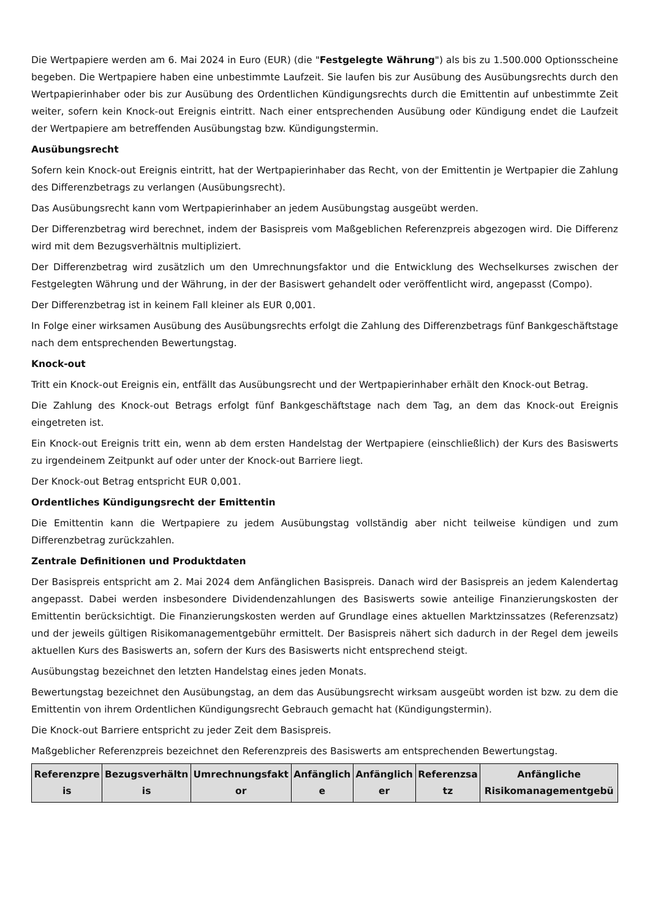Die Wertpapiere werden am 6. Mai 2024 in Euro (EUR) (die "Festgelegte Währung") als bis zu 1.500.000 Optionsscheine begeben. Die Wertpapiere haben eine unbestimmte Laufzeit. Sie laufen bis zur Ausübung des Ausübungsrechts durch den Wertpapierinhaber oder bis zur Ausübung des Ordentlichen Kündigungsrechts durch die Emittentin auf unbestimmte Zeit weiter, sofern kein Knock-out Ereignis eintritt. Nach einer entsprechenden Ausübung oder Kündigung endet die Laufzeit der Wertpapiere am betreffenden Ausübungstag bzw. Kündigungstermin.
Ausübungsrecht
Sofern kein Knock-out Ereignis eintritt, hat der Wertpapierinhaber das Recht, von der Emittentin je Wertpapier die Zahlung des Differenzbetrags zu verlangen (Ausübungsrecht).
Das Ausübungsrecht kann vom Wertpapierinhaber an jedem Ausübungstag ausgeübt werden.
Der Differenzbetrag wird berechnet, indem der Basispreis vom Maßgeblichen Referenzpreis abgezogen wird. Die Differenz wird mit dem Bezugsverhältnis multipliziert.
Der Differenzbetrag wird zusätzlich um den Umrechnungsfaktor und die Entwicklung des Wechselkurses zwischen der Festgelegten Währung und der Währung, in der der Basiswert gehandelt oder veröffentlicht wird, angepasst (Compo).
Der Differenzbetrag ist in keinem Fall kleiner als EUR 0,001.
In Folge einer wirksamen Ausübung des Ausübungsrechts erfolgt die Zahlung des Differenzbetrags fünf Bankgeschäftstage nach dem entsprechenden Bewertungstag.
Knock-out
Tritt ein Knock-out Ereignis ein, entfällt das Ausübungsrecht und der Wertpapierinhaber erhält den Knock-out Betrag.
Die Zahlung des Knock-out Betrags erfolgt fünf Bankgeschäftstage nach dem Tag, an dem das Knock-out Ereignis eingetreten ist.
Ein Knock-out Ereignis tritt ein, wenn ab dem ersten Handelstag der Wertpapiere (einschließlich) der Kurs des Basiswerts zu irgendeinem Zeitpunkt auf oder unter der Knock-out Barriere liegt.
Der Knock-out Betrag entspricht EUR 0,001.
Ordentliches Kündigungsrecht der Emittentin
Die Emittentin kann die Wertpapiere zu jedem Ausübungstag vollständig aber nicht teilweise kündigen und zum Differenzbetrag zurückzahlen.
Zentrale Definitionen und Produktdaten
Der Basispreis entspricht am 2. Mai 2024 dem Anfänglichen Basispreis. Danach wird der Basispreis an jedem Kalendertag angepasst. Dabei werden insbesondere Dividendenzahlungen des Basiswerts sowie anteilige Finanzierungskosten der Emittentin berücksichtigt. Die Finanzierungskosten werden auf Grundlage eines aktuellen Marktzinssatzes (Referenzsatz) und der jeweils gültigen Risikomanagementgebühr ermittelt. Der Basispreis nähert sich dadurch in der Regel dem jeweils aktuellen Kurs des Basiswerts an, sofern der Kurs des Basiswerts nicht entsprechend steigt.
Ausübungstag bezeichnet den letzten Handelstag eines jeden Monats.
Bewertungstag bezeichnet den Ausübungstag, an dem das Ausübungsrecht wirksam ausgeübt worden ist bzw. zu dem die Emittentin von ihrem Ordentlichen Kündigungsrecht Gebrauch gemacht hat (Kündigungstermin).
Die Knock-out Barriere entspricht zu jeder Zeit dem Basispreis.
Maßgeblicher Referenzpreis bezeichnet den Referenzpreis des Basiswerts am entsprechenden Bewertungstag.
| Referenzpre is | Bezugsverhältn is | Umrechnungsfakt or | Anfänglich e | Anfänglich er | Referenzsa tz | Anfängliche Risikomanagementgebü |
| --- | --- | --- | --- | --- | --- | --- |